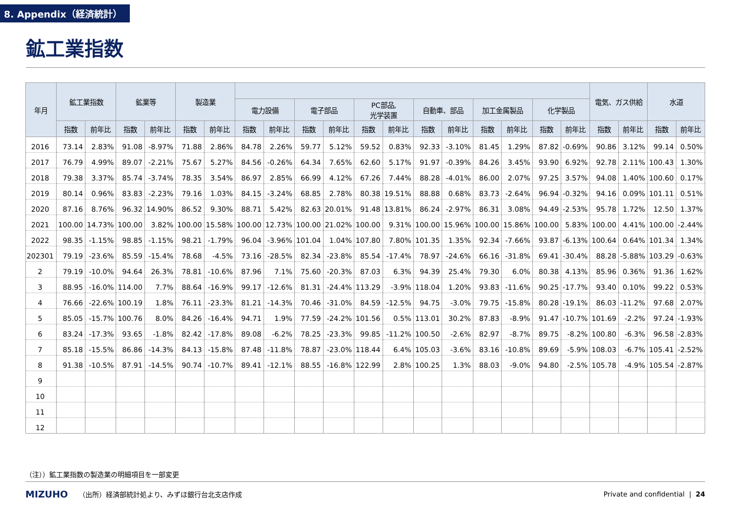8. Appendix（経済統計）
鉱工業指数
| 年月 | 鉱工業指数 | | 鉱業等 | | 製造業 | | | | | | | | | | | | | | 電気、ガス供給 | | 水道 | |
| --- | --- | --- | --- | --- | --- | --- | --- | --- | --- | --- | --- | --- | --- | --- | --- | --- | --- | --- | --- | --- | --- | --- |
| | | | | | | | 電力設備 | | 電子部品 | | PC部品, 光学装置 | | 自動車、部品 | | 加工金属製品 | | 化学製品 | | | | | |
| | 指数 | 前年比 | 指数 | 前年比 | 指数 | 前年比 | 指数 | 前年比 | 指数 | 前年比 | 指数 | 前年比 | 指数 | 前年比 | 指数 | 前年比 | 指数 | 前年比 | 指数 | 前年比 | 指数 | 前年比 |
| 2016 | 73.14 | 2.83% | 91.08 | -8.97% | 71.88 | 2.86% | 84.78 | 2.26% | 59.77 | 5.12% | 59.52 | 0.83% | 92.33 | -3.10% | 81.45 | 1.29% | 87.82 | -0.69% | 90.86 | 3.12% | 99.14 | 0.50% |
| 2017 | 76.79 | 4.99% | 89.07 | -2.21% | 75.67 | 5.27% | 84.56 | -0.26% | 64.34 | 7.65% | 62.60 | 5.17% | 91.97 | -0.39% | 84.26 | 3.45% | 93.90 | 6.92% | 92.78 | 2.11% | 100.43 | 1.30% |
| 2018 | 79.38 | 3.37% | 85.74 | -3.74% | 78.35 | 3.54% | 86.97 | 2.85% | 66.99 | 4.12% | 67.26 | 7.44% | 88.28 | -4.01% | 86.00 | 2.07% | 97.25 | 3.57% | 94.08 | 1.40% | 100.60 | 0.17% |
| 2019 | 80.14 | 0.96% | 83.83 | -2.23% | 79.16 | 1.03% | 84.15 | -3.24% | 68.85 | 2.78% | 80.38 | 19.51% | 88.88 | 0.68% | 83.73 | -2.64% | 96.94 | -0.32% | 94.16 | 0.09% | 101.11 | 0.51% |
| 2020 | 87.16 | 8.76% | 96.32 | 14.90% | 86.52 | 9.30% | 88.71 | 5.42% | 82.63 | 20.01% | 91.48 | 13.81% | 86.24 | -2.97% | 86.31 | 3.08% | 94.49 | -2.53% | 95.78 | 1.72% | 12.50 | 1.37% |
| 2021 | 100.00 | 14.73% | 100.00 | 3.82% | 100.00 | 15.58% | 100.00 | 12.73% | 100.00 | 21.02% | 100.00 | 9.31% | 100.00 | 15.96% | 100.00 | 15.86% | 100.00 | 5.83% | 100.00 | 4.41% | 100.00 | -2.44% |
| 2022 | 98.35 | -1.15% | 98.85 | -1.15% | 98.21 | -1.79% | 96.04 | -3.96% | 101.04 | 1.04% | 107.80 | 7.80% | 101.35 | 1.35% | 92.34 | -7.66% | 93.87 | -6.13% | 100.64 | 0.64% | 101.34 | 1.34% |
| 202301 | 79.19 | -23.6% | 85.59 | -15.4% | 78.68 | -4.5% | 73.16 | -28.5% | 82.34 | -23.8% | 85.54 | -17.4% | 78.97 | -24.6% | 66.16 | -31.8% | 69.41 | -30.4% | 88.28 | -5.88% | 103.29 | -0.63% |
| 2 | 79.19 | -10.0% | 94.64 | 26.3% | 78.81 | -10.6% | 87.96 | 7.1% | 75.60 | -20.3% | 87.03 | 6.3% | 94.39 | 25.4% | 79.30 | 6.0% | 80.38 | 4.13% | 85.96 | 0.36% | 91.36 | 1.62% |
| 3 | 88.95 | -16.0% | 114.00 | 7.7% | 88.64 | -16.9% | 99.17 | -12.6% | 81.31 | -24.4% | 113.29 | -3.9% | 118.04 | 1.20% | 93.83 | -11.6% | 90.25 | -17.7% | 93.40 | 0.10% | 99.22 | 0.53% |
| 4 | 76.66 | -22.6% | 100.19 | 1.8% | 76.11 | -23.3% | 81.21 | -14.3% | 70.46 | -31.0% | 84.59 | -12.5% | 94.75 | -3.0% | 79.75 | -15.8% | 80.28 | -19.1% | 86.03 | -11.2% | 97.68 | 2.07% |
| 5 | 85.05 | -15.7% | 100.76 | 8.0% | 84.26 | -16.4% | 94.71 | 1.9% | 77.59 | -24.2% | 101.56 | 0.5% | 113.01 | 30.2% | 87.83 | -8.9% | 91.47 | -10.7% | 101.69 | -2.2% | 97.24 | -1.93% |
| 6 | 83.24 | -17.3% | 93.65 | -1.8% | 82.42 | -17.8% | 89.08 | -6.2% | 78.25 | -23.3% | 99.85 | -11.2% | 100.50 | -2.6% | 82.97 | -8.7% | 89.75 | -8.2% | 100.80 | -6.3% | 96.58 | -2.83% |
| 7 | 85.18 | -15.5% | 86.86 | -14.3% | 84.13 | -15.8% | 87.48 | -11.8% | 78.87 | -23.0% | 118.44 | 6.4% | 105.03 | -3.6% | 83.16 | -10.8% | 89.69 | -5.9% | 108.03 | -6.7% | 105.41 | -2.52% |
| 8 | 91.38 | -10.5% | 87.91 | -14.5% | 90.74 | -10.7% | 89.41 | -12.1% | 88.55 | -16.8% | 122.99 | 2.8% | 100.25 | 1.3% | 88.03 | -9.0% | 94.80 | -2.5% | 105.78 | -4.9% | 105.54 | -2.87% |
| 9 | | | | | | | | | | | | | | | | | | | | | | |
| 10 | | | | | | | | | | | | | | | | | | | | | | |
| 11 | | | | | | | | | | | | | | | | | | | | | | |
| 12 | | | | | | | | | | | | | | | | | | | | | | |
（注））鉱工業指数の製造業の明細項目を一部変更
MIZUHO （出所）経済部統計処より、みずほ銀行台北支店作成 Private and confidential | 24